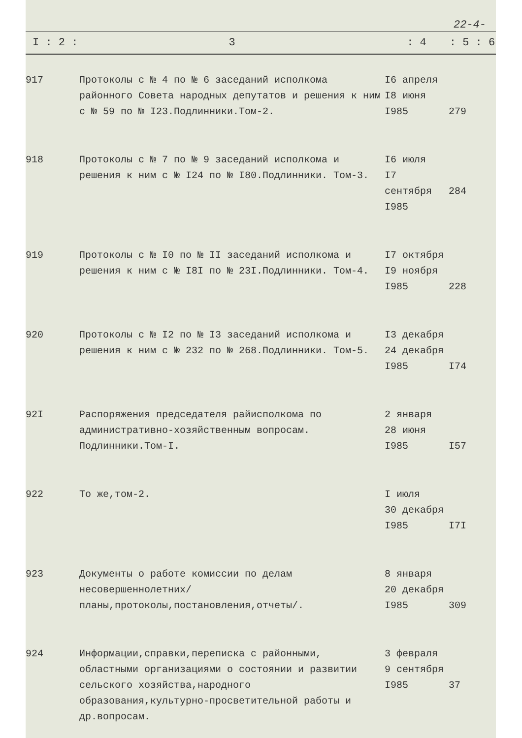22-4-
| I : 2 : | 3 | : 4 | : 5 : 6 |
| --- | --- | --- | --- |
| 917 | Протоколы с № 4 по № 6 заседаний исполкома районного Совета народных депутатов и решения к ним с № 59 по № I23.Подлинники.Том-2. | I6 апреля I8 июня I985 | 279 |
| 918 | Протоколы с № 7 по № 9 заседаний исполкома и решения к ним с № I24 по № I80.Подлинники. Том-3. | I6 июля I7 сентября I985 | 284 |
| 919 | Протоколы с № I0 по № II заседаний исполкома и решения к ним с № I8I по № 23I.Подлинники. Том-4. | I7 октября I9 ноября I985 | 228 |
| 920 | Протоколы с № I2 по № I3 заседаний исполкома и решения к ним с № 232 по № 268.Подлинники. Том-5. | I3 декабря 24 декабря I985 | I74 |
| 92I | Распоряжения председателя райисполкома по административно-хозяйственным вопросам. Подлинники.Том-I. | 2 января 28 июня I985 | I57 |
| 922 | То же,том-2. | I июля 30 декабря I985 | I7I |
| 923 | Документы о работе комиссии по делам несовершеннолетних/планы,протоколы,постановления,отчеты/. | 8 января 20 декабря I985 | 309 |
| 924 | Информации,справки,переписка с районными, областными организациями о состоянии и развитии сельского хозяйства,народного образования,культурно-просветительной работы и др.вопросам. | 3 февраля 9 сентября I985 | 37 |